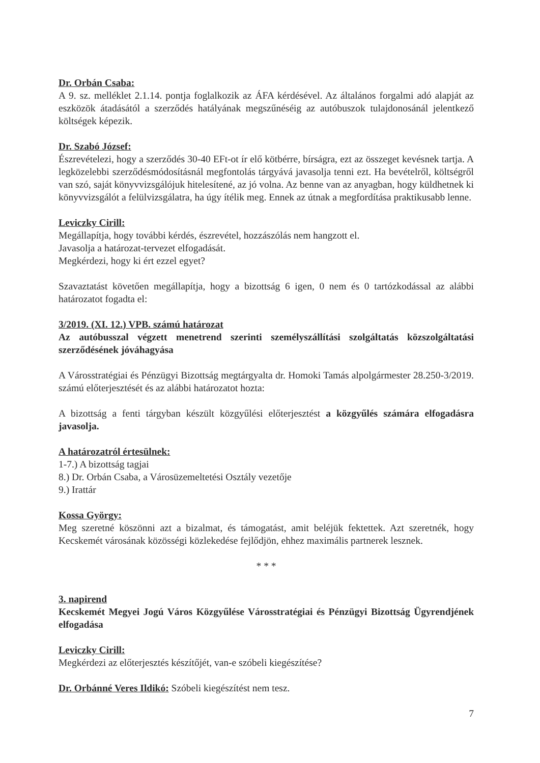Dr. Orbán Csaba:
A 9. sz. melléklet 2.1.14. pontja foglalkozik az ÁFA kérdésével. Az általános forgalmi adó alapját az eszközök átadásától a szerződés hatályának megszűnéséig az autóbuszok tulajdonosánál jelentkező költségek képezik.
Dr. Szabó József:
Észrevételezi, hogy a szerződés 30-40 EFt-ot ír elő kötbérre, bírságra, ezt az összeget kevésnek tartja. A legközelebbi szerződésmódosításnál megfontolás tárgyává javasolja tenni ezt. Ha bevételről, költségről van szó, saját könyvvizsgálójuk hitelesítené, az jó volna. Az benne van az anyagban, hogy küldhetnek ki könyvvizsgálót a felülvizsgálatra, ha úgy ítélik meg. Ennek az útnak a megfordítása praktikusabb lenne.
Leviczky Cirill:
Megállapítja, hogy további kérdés, észrevétel, hozzászólás nem hangzott el.
Javasolja a határozat-tervezet elfogadását.
Megkérdezi, hogy ki ért ezzel egyet?
Szavaztatást követően megállapítja, hogy a bizottság 6 igen, 0 nem és 0 tartózkodással az alábbi határozatot fogadta el:
3/2019. (XI. 12.) VPB. számú határozat
Az autóbusszal végzett menetrend szerinti személyszállítási szolgáltatás közszolgáltatási szerződésének jóváhagyása
A Városstratégiai és Pénzügyi Bizottság megtárgyalta dr. Homoki Tamás alpolgármester 28.250-3/2019. számú előterjesztését és az alábbi határozatot hozta:
A bizottság a fenti tárgyban készült közgyűlési előterjesztést a közgyűlés számára elfogadásra javasolja.
A határozatról értesülnek:
1-7.) A bizottság tagjai
8.) Dr. Orbán Csaba, a Városüzemeltetési Osztály vezetője
9.) Irattár
Kossa György:
Meg szeretné köszönni azt a bizalmat, és támogatást, amit beléjük fektettek. Azt szeretnék, hogy Kecskemét városának közösségi közlekedése fejlődjön, ehhez maximális partnerek lesznek.
* * *
3. napirend
Kecskemét Megyei Jogú Város Közgyűlése Városstratégiai és Pénzügyi Bizottság Ügyrendjének elfogadása
Leviczky Cirill:
Megkérdezi az előterjesztés készítőjét, van-e szóbeli kiegészítése?
Dr. Orbánné Veres Ildikó: Szóbeli kiegészítést nem tesz.
7